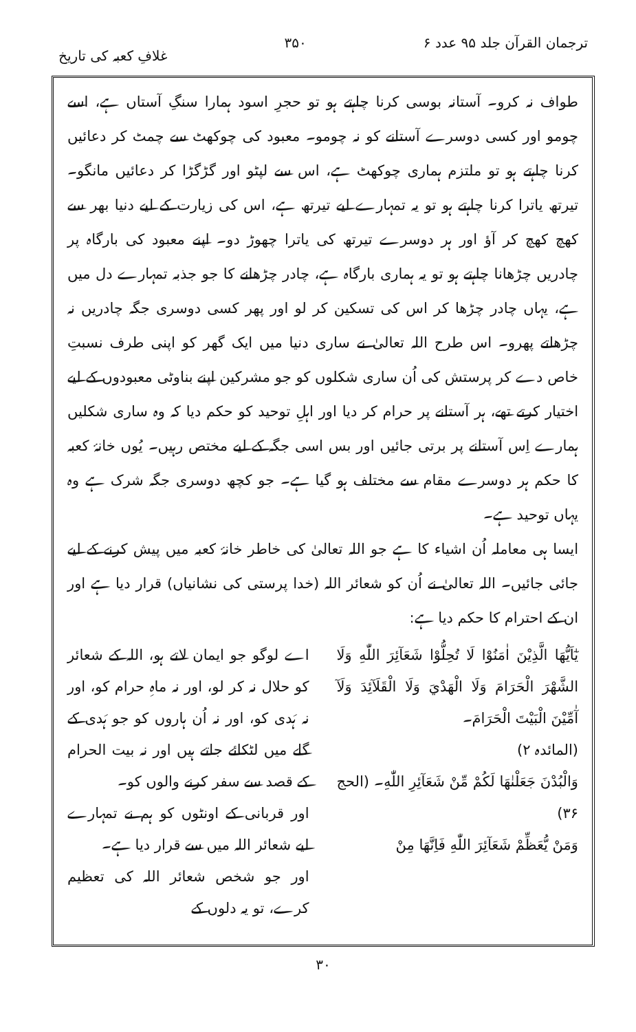ترجمان القرآن جلد ۹۵ عدد ۶ ۳۵۰ غلافِ کعبہ کی تاریخ
طواف نہ کرو۔ آستانہ بوسی کرنا چاہتے ہو تو حجرِ اسود ہمارا سنگِ آستاں ہے، اسے چومو اور کسی دوسرے آستانے کو نہ چومو۔ معبود کی چوکھٹ سے چمٹ کر دعائیں کرنا چاہتے ہو تو ملتزم ہماری چوکھٹ ہے، اس سے لپٹو اور گڑگڑا کر دعائیں مانگو۔ تیرتھ یاترا کرنا چاہتے ہو تو یہ تمہارے لیے تیرتھ ہے، اس کی زیارت کے لیے دنیا بھر سے کھچ کھچ کر آؤ اور ہر دوسرے تیرتھ کی یاترا چھوڑ دو۔ اپنے معبود کی بارگاہ پر چادریں چڑھانا چاہتے ہو تو یہ ہماری بارگاہ ہے، چادر چڑھانے کا جو جذبہ تمہارے دل میں ہے، یہاں چادر چڑھا کر اس کی تسکین کر لو اور پھر کسی دوسری جگہ چادریں نہ چڑھاتے پھرو۔ اس طرح اللہ تعالیٰ نے ساری دنیا میں ایک گھر کو اپنی طرف نسبتِ خاص دے کر پرستش کی اُن ساری شکلوں کو جو مشرکین اپنے بناوٹی معبودوں کے لیے اختیار کرتے تھے، ہر آستانے پر حرام کر دیا اور اہلِ توحید کو حکم دیا کہ وہ ساری شکلیں ہمارے اِس آستانے پر برتی جائیں اور بس اسی جگہ کے لیے مختص رہیں۔ یُوں خانۂ کعبہ کا حکم ہر دوسرے مقام سے مختلف ہو گیا ہے۔ جو کچھ دوسری جگہ شرک ہے وہ یہاں توحید ہے۔
ایسا ہی معاملہ اُن اشیاء کا ہے جو اللہ تعالیٰ کی خاطر خانۂ کعبہ میں پیش کرنے کے لیے جائی جائیں۔ اللہ تعالیٰ نے اُن کو شعائر اللہ (خدا پرستی کی نشانیاں) قرار دیا ہے اور ان کے احترام کا حکم دیا ہے:
يٰٓاَيُّهَا الَّذِيْنَ اٰمَنُوْا لَا تُحِلُّوْا شَعَآئِرَ اللّٰهِ وَلَا الشَّهْرَ الْحَرَامَ وَلَا الْهَدْيَ وَلَا الْقَلَآئِدَ وَلَآ آٰمِّيْنَ الْبَيْتَ الْحَرَامَ۔
(المائدہ ۲)
وَالْبُدْنَ جَعَلْنٰهَا لَكُمْ مِّنْ شَعَآئِرِ اللّٰهِ۔ (الحج ۳۶)
وَمَنْ يُّعَظِّمْ شَعَآئِرَ اللّٰهِ فَاِنَّهَا مِنْ
اے لوگو جو ایمان لاتے ہو، اللہ کے شعائر کو حلال نہ کر لو، اور نہ ماہِ حرام کو، اور نہ ہَدی کو، اور نہ اُن ہاروں کو جو ہَدی کے گلے میں لٹکائے جاتے ہیں اور نہ بیت الحرام کے قصد سے سفر کرنے والوں کو۔
اور قربانی کے اونٹوں کو ہم نے تمہارے لیے شعائر اللہ میں سے قرار دیا ہے۔
اور جو شخص شعائر اللہ کی تعظیم کرے، تو یہ دلوں کے
۳۰